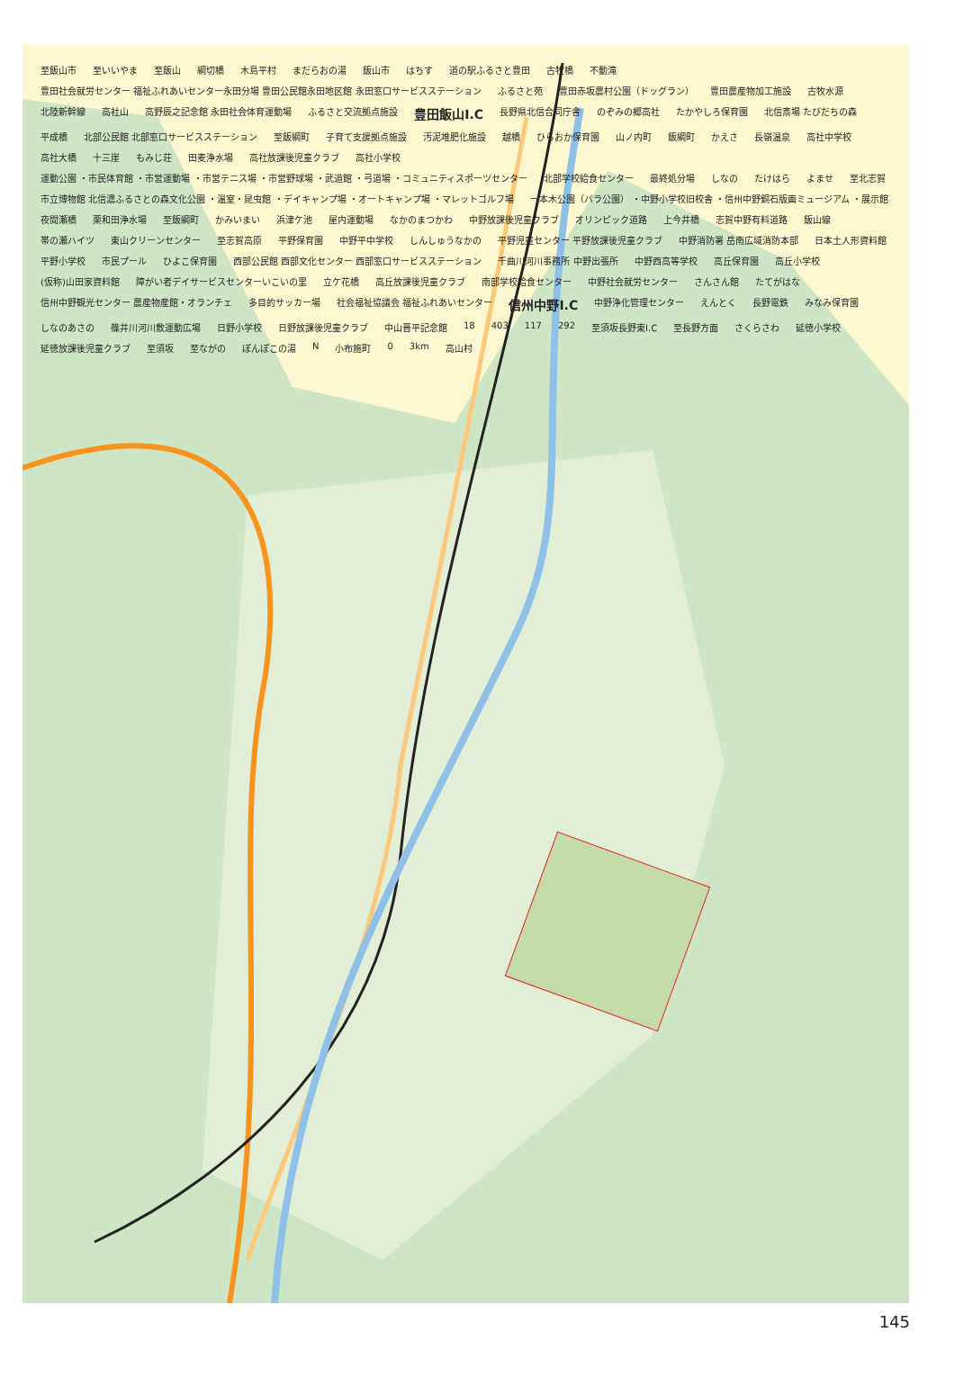至飯山市 至いいやま 至飯山 綱切橋 木島平村 まだらおの湯 飯山市 はちす 道の駅ふるさと豊田 古牧橋 不動滝 豊田社会就労センター 福祉ふれあいセンター永田分場 豊田公民館永田地区館 永田窓口サービスステーション ふるさと苑 豊田赤坂農村公園（ドッグラン） 豊田農産物加工施設 古牧水源 北陸新幹線 高社山 高野辰之記念館 永田社会体育運動場 ふるさと交流拠点施設 豊田飯山I.C 長野県北信合同庁舎 のぞみの郷高社 たかやしろ保育園 北信斎場 たびだちの森 平成橋 北部公民館 北部窓口サービスステーション 至飯綱町 子育て支援拠点施設 汚泥堆肥化施設 越橋 ひらおか保育園 山ノ内町 飯綱町 かえさ 長嶺温泉 高社中学校 高社大橋 十三崖 もみじ荘 田麦浄水場 高社放課後児童クラブ 高社小学校 運動公園 ・市民体育館 ・市営運動場 ・市営テニス場 ・市営野球場 ・武道館 ・弓道場 ・コミュニティスポーツセンター 北部学校給食センター 最終処分場 しなの たけはら よませ 至北志賀 市立博物館 北信濃ふるさとの森文化公園 ・温室・昆虫館 ・デイキャンプ場 ・オートキャンプ場 ・マレットゴルフ場 一本木公園（バラ公園） ・中野小学校旧校舎 ・信州中野銅石版画ミュージアム ・展示館 夜間瀬橋 栗和田浄水場 至飯綱町 かみいまい 浜津ケ池 屋内運動場 なかのまつかわ 中野放課後児童クラブ オリンピック道路 上今井橋 志賀中野有料道路 飯山線 帯の瀬ハイツ 東山クリーンセンター 至志賀高原 平野保育園 中野平中学校 しんしゅうなかの 平野児童センター 平野放課後児童クラブ 中野消防署 岳南広域消防本部 日本土人形資料館 平野小学校 市民プール ひよこ保育園 西部公民館 西部文化センター 西部窓口サービスステーション 千曲川河川事務所 中野出張所 中野西高等学校 高丘保育園 高丘小学校 (仮称)山田家資料館 障がい者デイサービスセンターいこいの里 立ケ花橋 高丘放課後児童クラブ 南部学校給食センター 中野社会就労センター さんさん館 たてがはな 信州中野観光センター 農産物産館・オランチェ 多目的サッカー場 社会福祉協議会 福祉ふれあいセンター 信州中野I.C 中野浄化管理センター えんとく 長野電鉄 みなみ保育園 しなのあさの 篠井川河川敷運動広場 日野小学校 日野放課後児童クラブ 中山晋平記念館 18 403 117 292 至須坂長野東I.C 至長野方面 さくらさわ 延徳小学校 延徳放課後児童クラブ 至須坂 至ながの ぽんぽこの湯 N 小布施町 0 3km 高山村
145